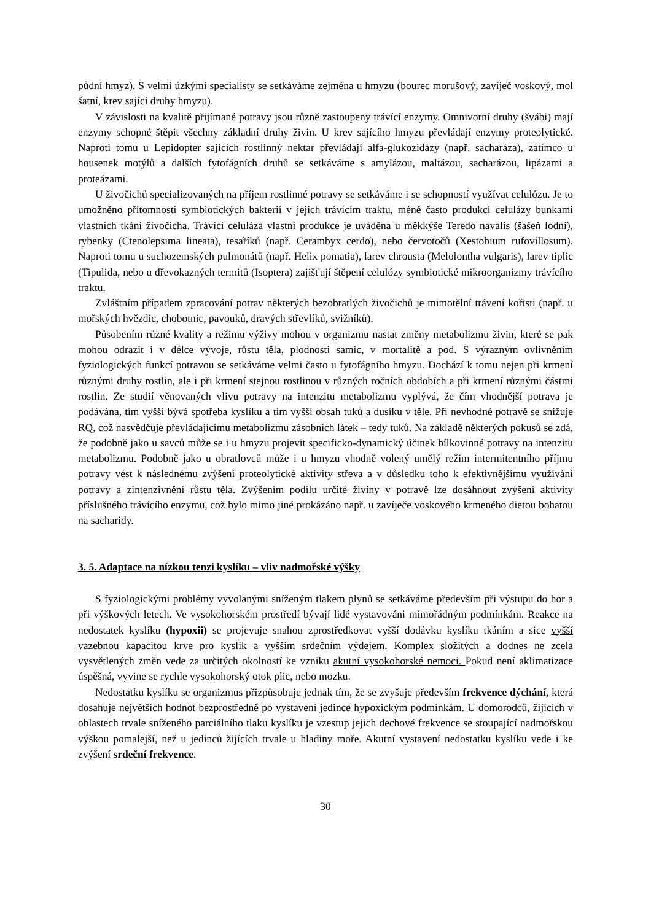půdní hmyz). S velmi úzkými specialisty se setkáváme zejména u hmyzu (bourec morušový, zavíječ voskový, mol šatní, krev sající druhy hmyzu).
V závislosti na kvalitě přijímané potravy jsou různě zastoupeny trávící enzymy. Omnivorní druhy (švábi) mají enzymy schopné štěpit všechny základní druhy živin. U krev sajícího hmyzu převládají enzymy proteolytické. Naproti tomu u Lepidopter sajících rostlinný nektar převládají alfa-glukozidázy (např. sacharáza), zatímco u housenek motýlů a dalších fytofágních druhů se setkáváme s amylázou, maltázou, sacharázou, lipázami a proteázami.
U živočichů specializovaných na příjem rostlinné potravy se setkáváme i se schopností využívat celulózu. Je to umožněno přítomností symbiotických bakterií v jejich trávícím traktu, méně často produkcí celulázy bunkami vlastních tkání živočicha. Trávící celuláza vlastní produkce je uváděna u měkkýše Teredo navalis (šašeň lodní), rybenky (Ctenolepsima lineata), tesaříků (např. Cerambyx cerdo), nebo červotočů (Xestobium rufovillosum). Naproti tomu u suchozemských pulmonátů (např. Helix pomatia), larev chrousta (Melolontha vulgaris), larev tiplic (Tipulida, nebo u dřevokazných termitů (Isoptera) zajišťují štěpení celulózy symbiotické mikroorganizmy trávícího traktu.
Zvláštním případem zpracování potrav některých bezobratlých živočichů je mimotělní trávení kořisti (např. u mořských hvězdic, chobotnic, pavouků, dravých střevlíků, svižníků).
Působením různé kvality a režimu výživy mohou v organizmu nastat změny metabolizmu živin, které se pak mohou odrazit i v délce vývoje, růstu těla, plodnosti samic, v mortalitě a pod. S výrazným ovlivněním fyziologických funkcí potravou se setkáváme velmi často u fytofágního hmyzu. Dochází k tomu nejen při krmení různými druhy rostlin, ale i při krmení stejnou rostlinou v různých ročních obdobích a při krmení různými částmi rostlin. Ze studií věnovaných vlivu potravy na intenzitu metabolizmu vyplývá, že čím vhodnější potrava je podávána, tím vyšší bývá spotřeba kyslíku a tím vyšší obsah tuků a dusíku v těle. Při nevhodné potravě se snižuje RQ, což nasvědčuje převládajícímu metabolizmu zásobních látek – tedy tuků. Na základě některých pokusů se zdá, že podobně jako u savců může se i u hmyzu projevit specificko-dynamický účinek bílkovinné potravy na intenzitu metabolizmu. Podobně jako u obratlovců může i u hmyzu vhodně volený umělý režim intermitentního příjmu potravy vést k následnému zvýšení proteolytické aktivity střeva a v důsledku toho k efektivnějšímu využívání potravy a zintenzivnění růstu těla. Zvýšením podílu určité živiny v potravě lze dosáhnout zvýšení aktivity příslušného trávícího enzymu, což bylo mimo jiné prokázáno např. u zavíječe voskového krmeného dietou bohatou na sacharidy.
3. 5. Adaptace na nízkou tenzi kyslíku – vliv nadmořské výšky
S fyziologickými problémy vyvolanými sníženým tlakem plynů se setkáváme především při výstupu do hor a při výškových letech. Ve vysokohorském prostředí bývají lidé vystavováni mimořádným podmínkám. Reakce na nedostatek kyslíku (hypoxii) se projevuje snahou zprostředkovat vyšší dodávku kyslíku tkáním a sice vyšší vazebnou kapacitou krve pro kyslík a vyšším srdečním výdejem. Komplex složitých a dodnes ne zcela vysvětlených změn vede za určitých okolností ke vzniku akutní vysokohorské nemoci. Pokud není aklimatizace úspěšná, vyvine se rychle vysokohorský otok plic, nebo mozku.
Nedostatku kyslíku se organizmus přizpůsobuje jednak tím, že se zvyšuje především frekvence dýchání, která dosahuje největších hodnot bezprostředně po vystavení jedince hypoxickým podmínkám. U domorodců, žijících v oblastech trvale sníženého parciálního tlaku kyslíku je vzestup jejich dechové frekvence se stoupající nadmořskou výškou pomalejší, než u jedinců žijících trvale u hladiny moře. Akutní vystavení nedostatku kyslíku vede i ke zvýšení srdeční frekvence.
30